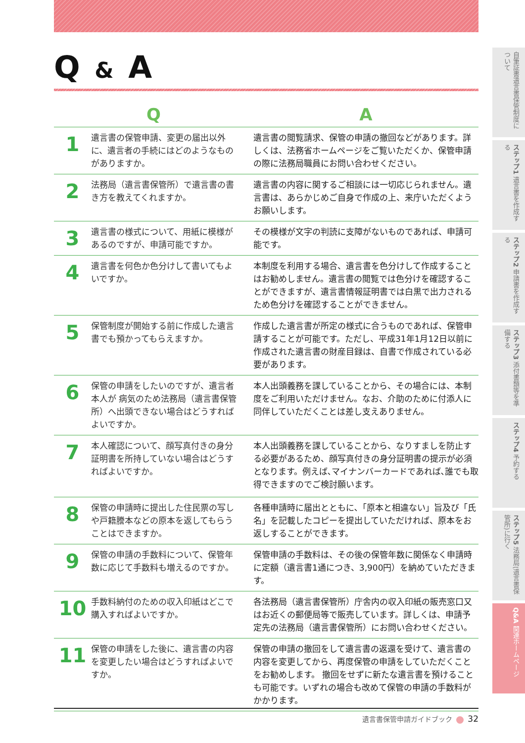Q & A
| Q | | A |
| --- | --- | --- |
| 1 | 遺言書の保管申請、変更の届出以外に、遺言者の手続にはどのようなものがありますか。 | 遺言書の閲覧請求、保管の申請の撤回などがあります。詳しくは、法務省ホームページをご覧いただくか、保管申請の際に法務局職員にお問い合わせください。 |
| 2 | 法務局（遺言書保管所）で遺言書の書き方を教えてくれますか。 | 遺言書の内容に関するご相談には一切応じられません。遺言書は、あらかじめご自身で作成の上、来庁いただくようお願いします。 |
| 3 | 遺言書の様式について、用紙に模様があるのですが、申請可能ですか。 | その模様が文字の判読に支障がないものであれば、申請可能です。 |
| 4 | 遺言書を何色か色分けして書いてもよいですか。 | 本制度を利用する場合、遺言書を色分けして作成することはお勧めしません。遺言書の閲覧では色分けを確認することができますが、遺言書情報証明書では白黒で出力されるため色分けを確認することができません。 |
| 5 | 保管制度が開始する前に作成した遺言書でも預かってもらえますか。 | 作成した遺言書が所定の様式に合うものであれば、保管申請することが可能です。ただし、平成31年1月12日以前に作成された遺言書の財産目録は、自書で作成されている必要があります。 |
| 6 | 保管の申請をしたいのですが、遺言者本人が 病気のため法務局（遺言書保管所）へ出頭できない場合はどうすればよいですか。 | 本人出頭義務を課していることから、その場合には、本制度をご利用いただけません。なお、介助のために付添人に同伴していただくことは差し支えありません。 |
| 7 | 本人確認について、顔写真付きの身分証明書を所持していない場合はどうすればよいですか。 | 本人出頭義務を課していることから、なりすましを防止する必要があるため、顔写真付きの身分証明書の提示が必須となります。例えば､マイナンバーカードであれば､誰でも取得できますのでご検討願います。 |
| 8 | 保管の申請時に提出した住民票の写しや戸籍謄本などの原本を返してもらうことはできますか。 | 各種申請時に届出とともに､「原本と相違ない」旨及び「氏名」を記載したコピーを提出していただければ、原本をお返しすることができます。 |
| 9 | 保管の申請の手数料について、保管年数に応じて手数料も増えるのですか。 | 保管申請の手数料は、その後の保管年数に関係なく申請時に定額（遺言書1通につき、3,900円）を納めていただきます。 |
| 10 | 手数料納付のための収入印紙はどこで購入すればよいですか。 | 各法務局（遺言書保管所）庁舎内の収入印紙の販売窓口又はお近くの郵便局等で販売しています。詳しくは、申請予定先の法務局（遺言書保管所）にお問い合わせください。 |
| 11 | 保管の申請をした後に、遺言書の内容を変更したい場合はどうすればよいですか。 | 保管の申請の撤回をして遺言書の返還を受けて、遺言書の内容を変更してから、再度保管の申請をしていただくことをお勧めします。 撤回をせずに新たな遺言書を預けることも可能です。いずれの場合も改めて保管の申請の手数料がかかります。 |
遺言書保管申請ガイドブック 32
自筆証書遺言書保管制度について
ステップ1 遺言書を作成する
ステップ2 申請書を作成する
ステップ3 添付書類等を準備する
ステップ4 予約する
ステップ5 法務局(遺言書保管所)に行く
Q&A 関連ホームページ